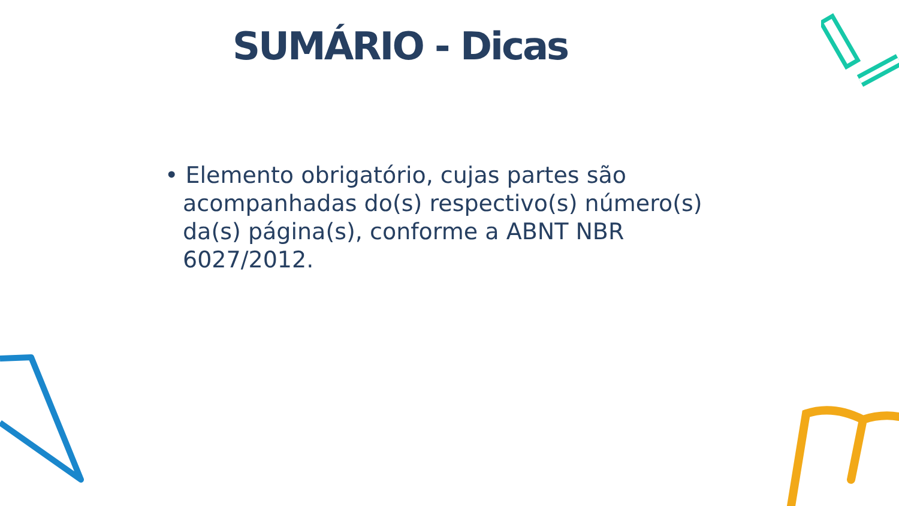SUMÁRIO - Dicas
• Elemento obrigatório, cujas partes são acompanhadas do(s) respectivo(s) número(s) da(s) página(s), conforme a ABNT NBR 6027/2012.